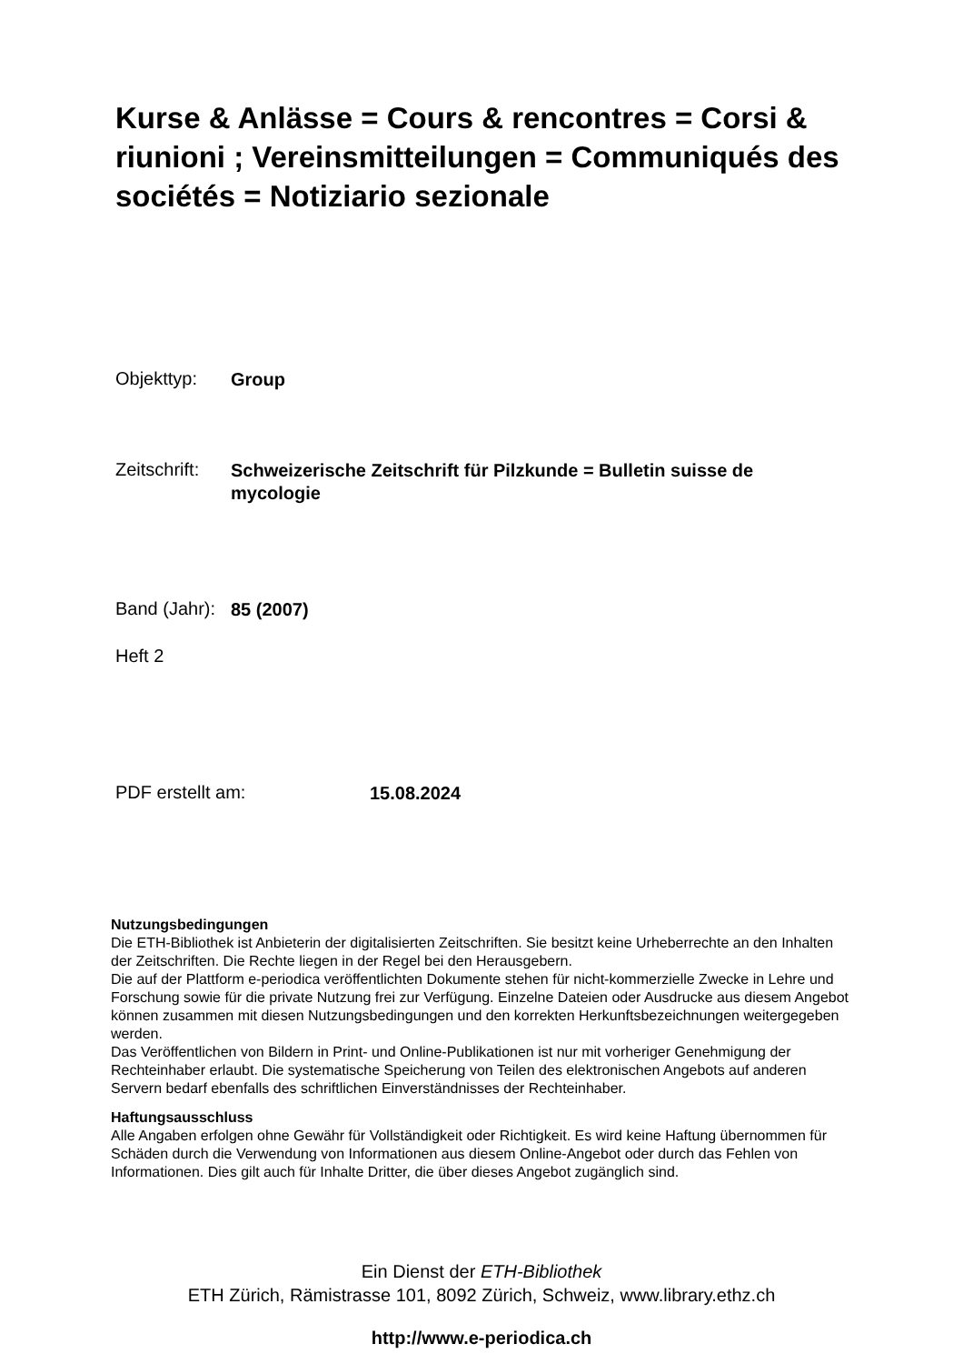Kurse & Anlässe = Cours & rencontres = Corsi & riunioni ; Vereinsmitteilungen = Communiqués des sociétés = Notiziario sezionale
Objekttyp: Group
Zeitschrift: Schweizerische Zeitschrift für Pilzkunde = Bulletin suisse de mycologie
Band (Jahr): 85 (2007)
Heft 2
PDF erstellt am: 15.08.2024
Nutzungsbedingungen
Die ETH-Bibliothek ist Anbieterin der digitalisierten Zeitschriften. Sie besitzt keine Urheberrechte an den Inhalten der Zeitschriften. Die Rechte liegen in der Regel bei den Herausgebern.
Die auf der Plattform e-periodica veröffentlichten Dokumente stehen für nicht-kommerzielle Zwecke in Lehre und Forschung sowie für die private Nutzung frei zur Verfügung. Einzelne Dateien oder Ausdrucke aus diesem Angebot können zusammen mit diesen Nutzungsbedingungen und den korrekten Herkunftsbezeichnungen weitergegeben werden.
Das Veröffentlichen von Bildern in Print- und Online-Publikationen ist nur mit vorheriger Genehmigung der Rechteinhaber erlaubt. Die systematische Speicherung von Teilen des elektronischen Angebots auf anderen Servern bedarf ebenfalls des schriftlichen Einverständnisses der Rechteinhaber.
Haftungsausschluss
Alle Angaben erfolgen ohne Gewähr für Vollständigkeit oder Richtigkeit. Es wird keine Haftung übernommen für Schäden durch die Verwendung von Informationen aus diesem Online-Angebot oder durch das Fehlen von Informationen. Dies gilt auch für Inhalte Dritter, die über dieses Angebot zugänglich sind.
Ein Dienst der ETH-Bibliothek
ETH Zürich, Rämistrasse 101, 8092 Zürich, Schweiz, www.library.ethz.ch
http://www.e-periodica.ch